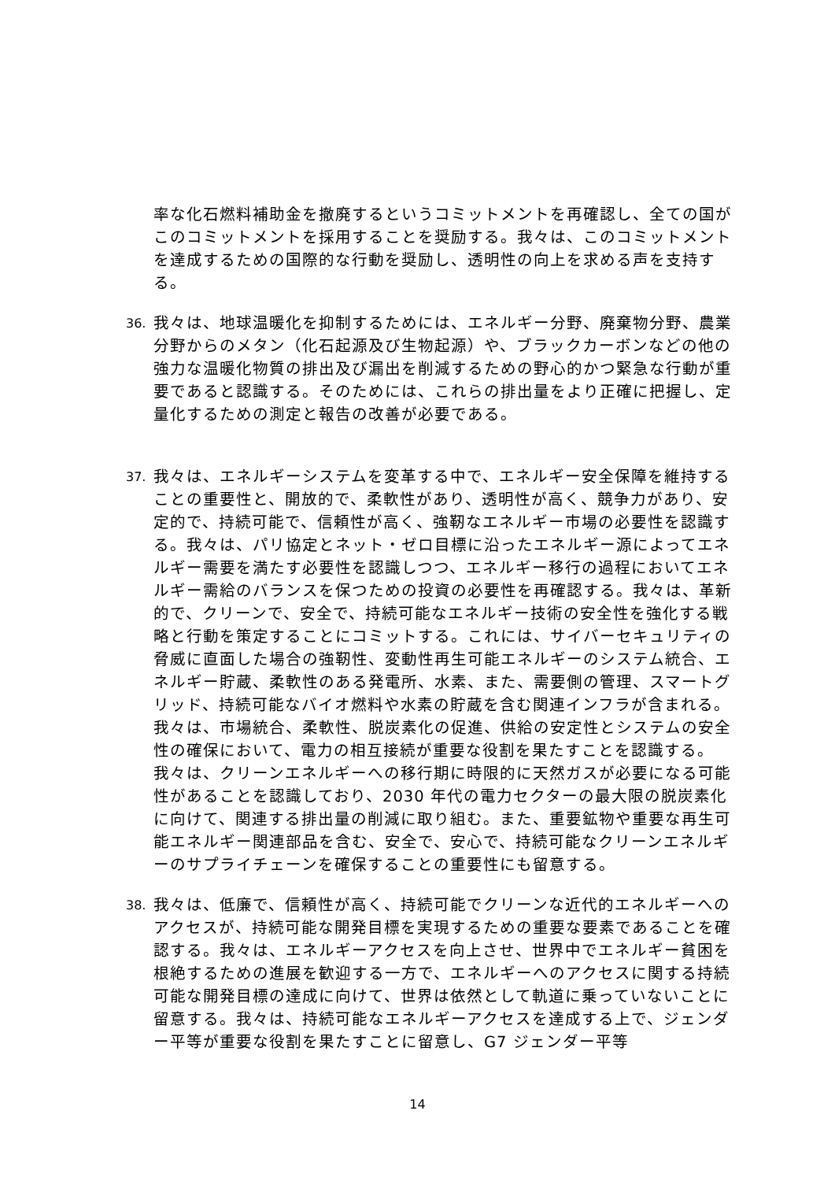率な化石燃料補助金を撤廃するというコミットメントを再確認し、全ての国がこのコミットメントを採用することを奨励する。我々は、このコミットメントを達成するための国際的な行動を奨励し、透明性の向上を求める声を支持する。
36.
我々は、地球温暖化を抑制するためには、エネルギー分野、廃棄物分野、農業分野からのメタン（化石起源及び生物起源）や、ブラックカーボンなどの他の強力な温暖化物質の排出及び漏出を削減するための野心的かつ緊急な行動が重要であると認識する。そのためには、これらの排出量をより正確に把握し、定量化するための測定と報告の改善が必要である。
37.
我々は、エネルギーシステムを変革する中で、エネルギー安全保障を維持することの重要性と、開放的で、柔軟性があり、透明性が高く、競争力があり、安定的で、持続可能で、信頼性が高く、強靭なエネルギー市場の必要性を認識する。我々は、パリ協定とネット・ゼロ目標に沿ったエネルギー源によってエネルギー需要を満たす必要性を認識しつつ、エネルギー移行の過程においてエネルギー需給のバランスを保つための投資の必要性を再確認する。我々は、革新的で、クリーンで、安全で、持続可能なエネルギー技術の安全性を強化する戦略と行動を策定することにコミットする。これには、サイバーセキュリティの脅威に直面した場合の強靭性、変動性再生可能エネルギーのシステム統合、エネルギー貯蔵、柔軟性のある発電所、水素、また、需要側の管理、スマートグリッド、持続可能なバイオ燃料や水素の貯蔵を含む関連インフラが含まれる。我々は、市場統合、柔軟性、脱炭素化の促進、供給の安定性とシステムの安全性の確保において、電力の相互接続が重要な役割を果たすことを認識する。我々は、クリーンエネルギーへの移行期に時限的に天然ガスが必要になる可能性があることを認識しており、2030 年代の電力セクターの最大限の脱炭素化に向けて、関連する排出量の削減に取り組む。また、重要鉱物や重要な再生可能エネルギー関連部品を含む、安全で、安心で、持続可能なクリーンエネルギーのサプライチェーンを確保することの重要性にも留意する。
38.
我々は、低廉で、信頼性が高く、持続可能でクリーンな近代的エネルギーへのアクセスが、持続可能な開発目標を実現するための重要な要素であることを確認する。我々は、エネルギーアクセスを向上させ、世界中でエネルギー貧困を根絶するための進展を歓迎する一方で、エネルギーへのアクセスに関する持続可能な開発目標の達成に向けて、世界は依然として軌道に乗っていないことに留意する。我々は、持続可能なエネルギーアクセスを達成する上で、ジェンダー平等が重要な役割を果たすことに留意し、G7 ジェンダー平等
14